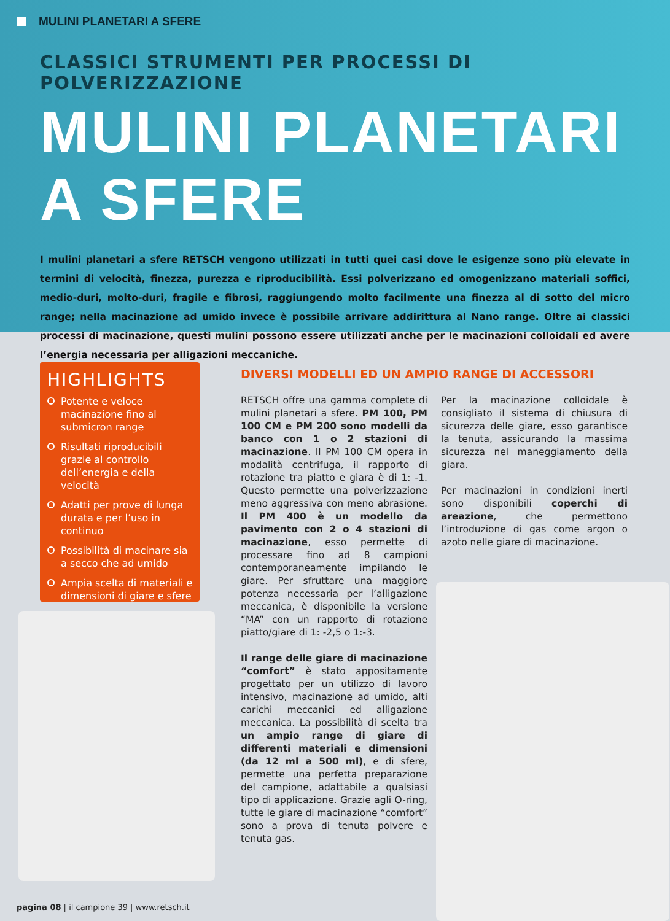MULINI PLANETARI A SFERE
CLASSICI STRUMENTI PER PROCESSI DI POLVERIZZAZIONE
MULINI PLANETARI A SFERE
I mulini planetari a sfere RETSCH vengono utilizzati in tutti quei casi dove le esigenze sono più elevate in termini di velocità, finezza, purezza e riproducibilità. Essi polverizzano ed omogenizzano materiali soffici, medio-duri, molto-duri, fragile e fibrosi, raggiungendo molto facilmente una finezza al di sotto del micro range; nella macinazione ad umido invece è possibile arrivare addirittura al Nano range. Oltre ai classici processi di macinazione, questi mulini possono essere utilizzati anche per le macinazioni colloidali ed avere l’energia necessaria per alligazioni meccaniche.
HIGHLIGHTS
Potente e veloce macinazione fino al submicron range
Risultati riproducibili grazie al controllo dell’energia e della velocità
Adatti per prove di lunga durata e per l’uso in continuo
Possibilità di macinare sia a secco che ad umido
Ampia scelta di materiali e dimensioni di giare e sfere
DIVERSI MODELLI ED UN AMPIO RANGE DI ACCESSORI
RETSCH offre una gamma complete di mulini planetari a sfere. PM 100, PM 100 CM e PM 200 sono modelli da banco con 1 o 2 stazioni di macinazione. Il PM 100 CM opera in modalità centrifuga, il rapporto di rotazione tra piatto e giara è di 1: -1. Questo permette una polverizzazione meno aggressiva con meno abrasione. Il PM 400 è un modello da pavimento con 2 o 4 stazioni di macinazione, esso permette di processare fino ad 8 campioni contemporaneamente impilando le giare. Per sfruttare una maggiore potenza necessaria per l’alligazione meccanica, è disponibile la versione “MA” con un rapporto di rotazione piatto/giare di 1: -2,5 o 1:-3.
Il range delle giare di macinazione “comfort” è stato appositamente progettato per un utilizzo di lavoro intensivo, macinazione ad umido, alti carichi meccanici ed alligazione meccanica. La possibilità di scelta tra un ampio range di giare di differenti materiali e dimensioni (da 12 ml a 500 ml), e di sfere, permette una perfetta preparazione del campione, adattabile a qualsiasi tipo di applicazione. Grazie agli O-ring, tutte le giare di macinazione “comfort” sono a prova di tenuta polvere e tenuta gas.
Per la macinazione colloidale è consigliato il sistema di chiusura di sicurezza delle giare, esso garantisce la tenuta, assicurando la massima sicurezza nel maneggiamento della giara.
Per macinazioni in condizioni inerti sono disponibili coperchi di areazione, che permettono l’introduzione di gas come argon o azoto nelle giare di macinazione.
pagina 08 | il campione 39 | www.retsch.it